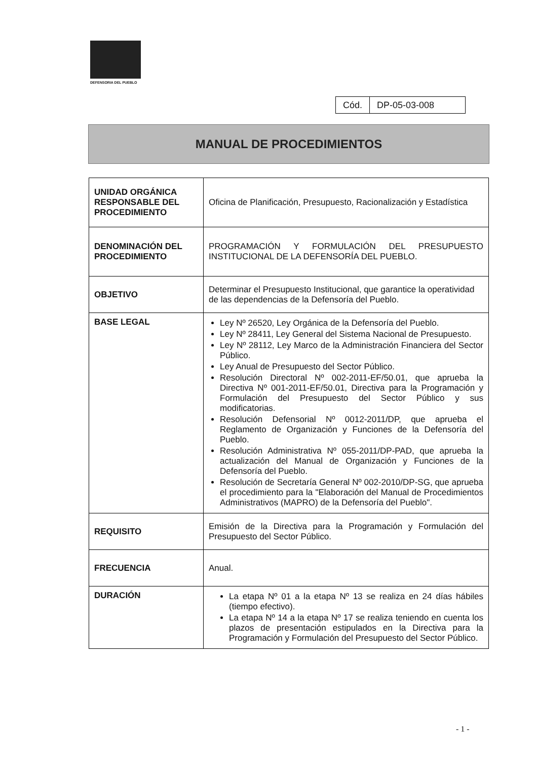DEFENSORIA DEL PUEBLO
| Cód. | DP-05-03-008 |
MANUAL DE PROCEDIMIENTOS
| UNIDAD ORGÁNICA RESPONSABLE DEL PROCEDIMIENTO | Oficina de Planificación, Presupuesto, Racionalización y Estadística |
| DENOMINACIÓN DEL PROCEDIMIENTO | PROGRAMACIÓN Y FORMULACIÓN DEL PRESUPUESTO INSTITUCIONAL DE LA DEFENSORÍA DEL PUEBLO. |
| OBJETIVO | Determinar el Presupuesto Institucional, que garantice la operatividad de las dependencias de la Defensoría del Pueblo. |
| BASE LEGAL | Ley Nº 26520, Ley Orgánica de la Defensoría del Pueblo. Ley Nº 28411, Ley General del Sistema Nacional de Presupuesto. Ley Nº 28112, Ley Marco de la Administración Financiera del Sector Público. Ley Anual de Presupuesto del Sector Público. Resolución Directoral Nº 002-2011-EF/50.01, que aprueba la Directiva Nº 001-2011-EF/50.01, Directiva para la Programación y Formulación del Presupuesto del Sector Público y sus modificatorias. Resolución Defensorial Nº 0012-2011/DP, que aprueba el Reglamento de Organización y Funciones de la Defensoría del Pueblo. Resolución Administrativa Nº 055-2011/DP-PAD, que aprueba la actualización del Manual de Organización y Funciones de la Defensoría del Pueblo. Resolución de Secretaría General Nº 002-2010/DP-SG, que aprueba el procedimiento para la "Elaboración del Manual de Procedimientos Administrativos (MAPRO) de la Defensoría del Pueblo". |
| REQUISITO | Emisión de la Directiva para la Programación y Formulación del Presupuesto del Sector Público. |
| FRECUENCIA | Anual. |
| DURACIÓN | La etapa Nº 01 a la etapa Nº 13 se realiza en 24 días hábiles (tiempo efectivo). La etapa Nº 14 a la etapa Nº 17 se realiza teniendo en cuenta los plazos de presentación estipulados en la Directiva para la Programación y Formulación del Presupuesto del Sector Público. |
- 1 -